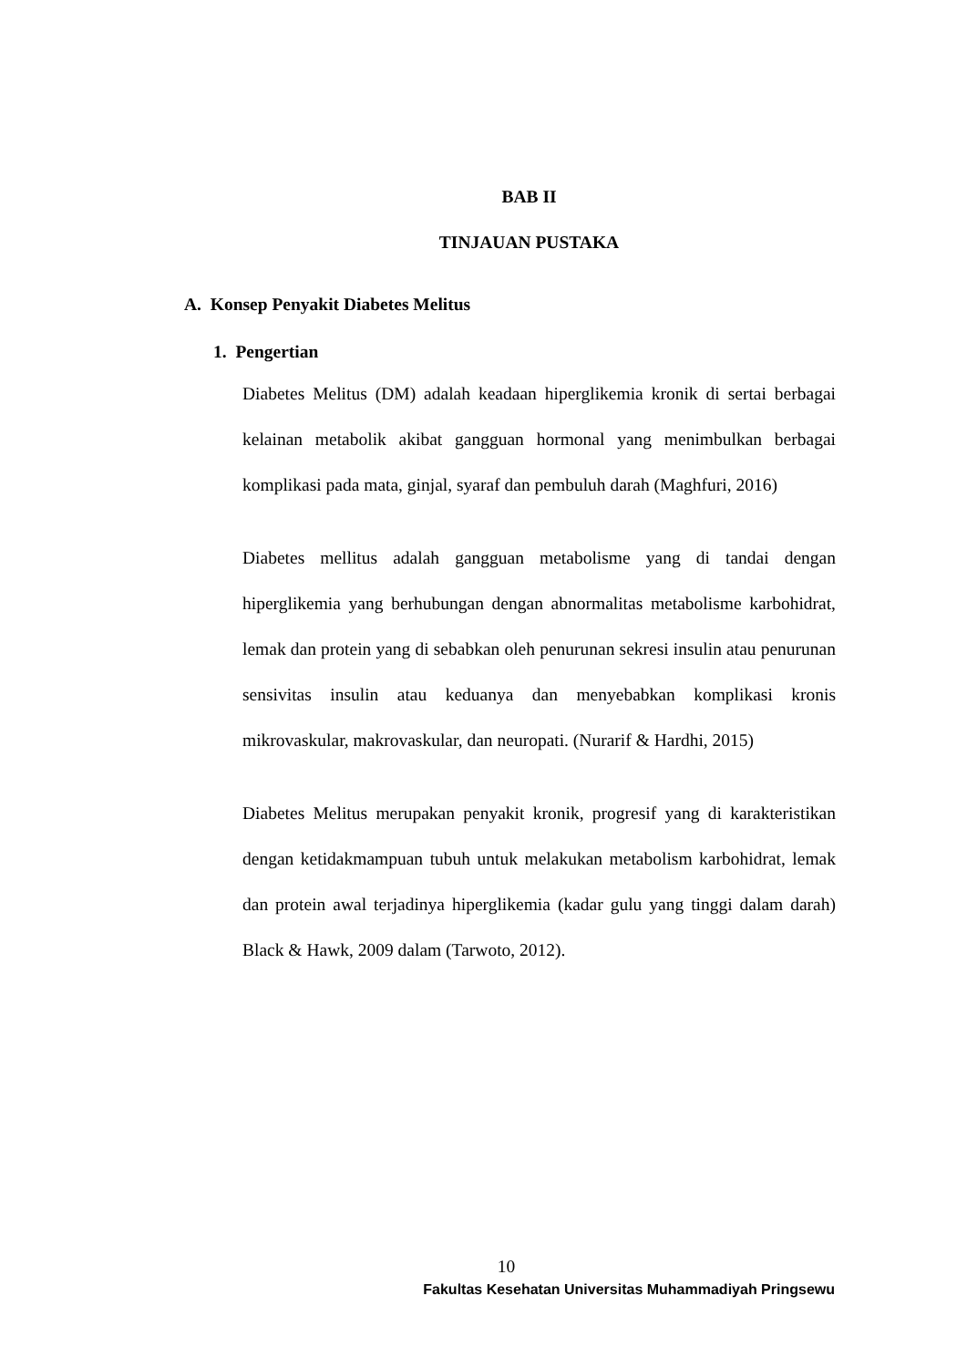BAB II
TINJAUAN PUSTAKA
A. Konsep Penyakit Diabetes Melitus
1. Pengertian
Diabetes Melitus (DM) adalah keadaan hiperglikemia kronik di sertai berbagai kelainan metabolik akibat gangguan hormonal yang menimbulkan berbagai komplikasi pada mata, ginjal, syaraf dan pembuluh darah (Maghfuri, 2016)
Diabetes mellitus adalah gangguan metabolisme yang di tandai dengan hiperglikemia yang berhubungan dengan abnormalitas metabolisme karbohidrat, lemak dan protein yang di sebabkan oleh penurunan sekresi insulin atau penurunan sensivitas insulin atau keduanya dan menyebabkan komplikasi kronis mikrovaskular, makrovaskular, dan neuropati. (Nurarif & Hardhi, 2015)
Diabetes Melitus merupakan penyakit kronik, progresif yang di karakteristikan dengan ketidakmampuan tubuh untuk melakukan metabolism karbohidrat, lemak dan protein awal terjadinya hiperglikemia (kadar gulu yang tinggi dalam darah) Black & Hawk, 2009 dalam (Tarwoto, 2012).
10
Fakultas Kesehatan Universitas Muhammadiyah Pringsewu